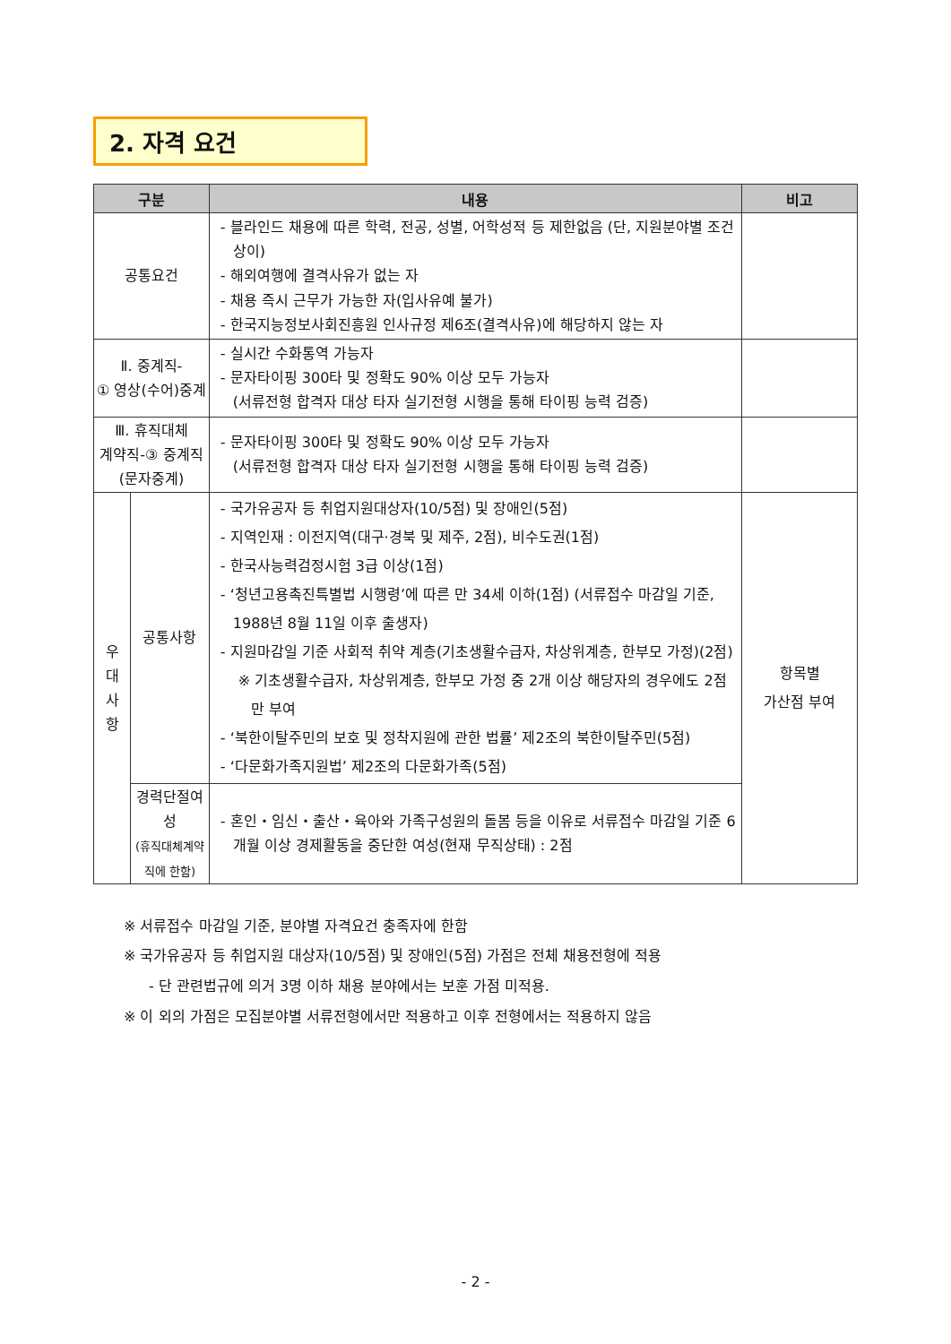2. 자격 요건
| 구분 | | 내용 | 비고 |
| --- | --- | --- | --- |
| 공통요건 | | - 블라인드 채용에 따른 학력, 전공, 성별, 어학성적 등 제한없음 (단, 지원분야별 조건 상이) - 해외여행에 결격사유가 없는 자 - 채용 즉시 근무가 가능한 자(입사유예 불가) - 한국지능정보사회진흥원 인사규정 제6조(결격사유)에 해당하지 않는 자 | |
| Ⅱ. 중계직- ① 영상(수어)중계 | | - 실시간 수화통역 가능자 - 문자타이핑 300타 및 정확도 90% 이상 모두 가능자 (서류전형 합격자 대상 타자 실기전형 시행을 통해 타이핑 능력 검증) | |
| Ⅲ. 휴직대체 계약직-③ 중계직 (문자중계) | | - 문자타이핑 300타 및 정확도 90% 이상 모두 가능자 (서류전형 합격자 대상 타자 실기전형 시행을 통해 타이핑 능력 검증) | |
| 우 대 사 항 | 공통사항 | - 국가유공자 등 취업지원대상자(10/5점) 및 장애인(5점) - 지역인재 : 이전지역(대구·경북 및 제주, 2점), 비수도권(1점) - 한국사능력검정시험 3급 이상(1점) - ‘청년고용촉진특별법 시행령’에 따른 만 34세 이하(1점) (서류접수 마감일 기준, 1988년 8월 11일 이후 출생자) - 지원마감일 기준 사회적 취약 계층(기초생활수급자, 차상위계층, 한부모 가정)(2점) ※ 기초생활수급자, 차상위계층, 한부모 가정 중 2개 이상 해당자의 경우에도 2점만 부여 - ‘북한이탈주민의 보호 및 정착지원에 관한 법률’ 제2조의 북한이탈주민(5점) - ‘다문화가족지원법’ 제2조의 다문화가족(5점) | 항목별 가산점 부여 |
| | 경력단절여성 (휴직대체계약직에 한함) | - 혼인・임신・출산・육아와 가족구성원의 돌봄 등을 이유로 서류접수 마감일 기준 6개월 이상 경제활동을 중단한 여성(현재 무직상태) : 2점 | |
※ 서류접수 마감일 기준, 분야별 자격요건 충족자에 한함
※ 국가유공자 등 취업지원 대상자(10/5점) 및 장애인(5점) 가점은 전체 채용전형에 적용
- 단 관련법규에 의거 3명 이하 채용 분야에서는 보훈 가점 미적용.
※ 이 외의 가점은 모집분야별 서류전형에서만 적용하고 이후 전형에서는 적용하지 않음
- 2 -